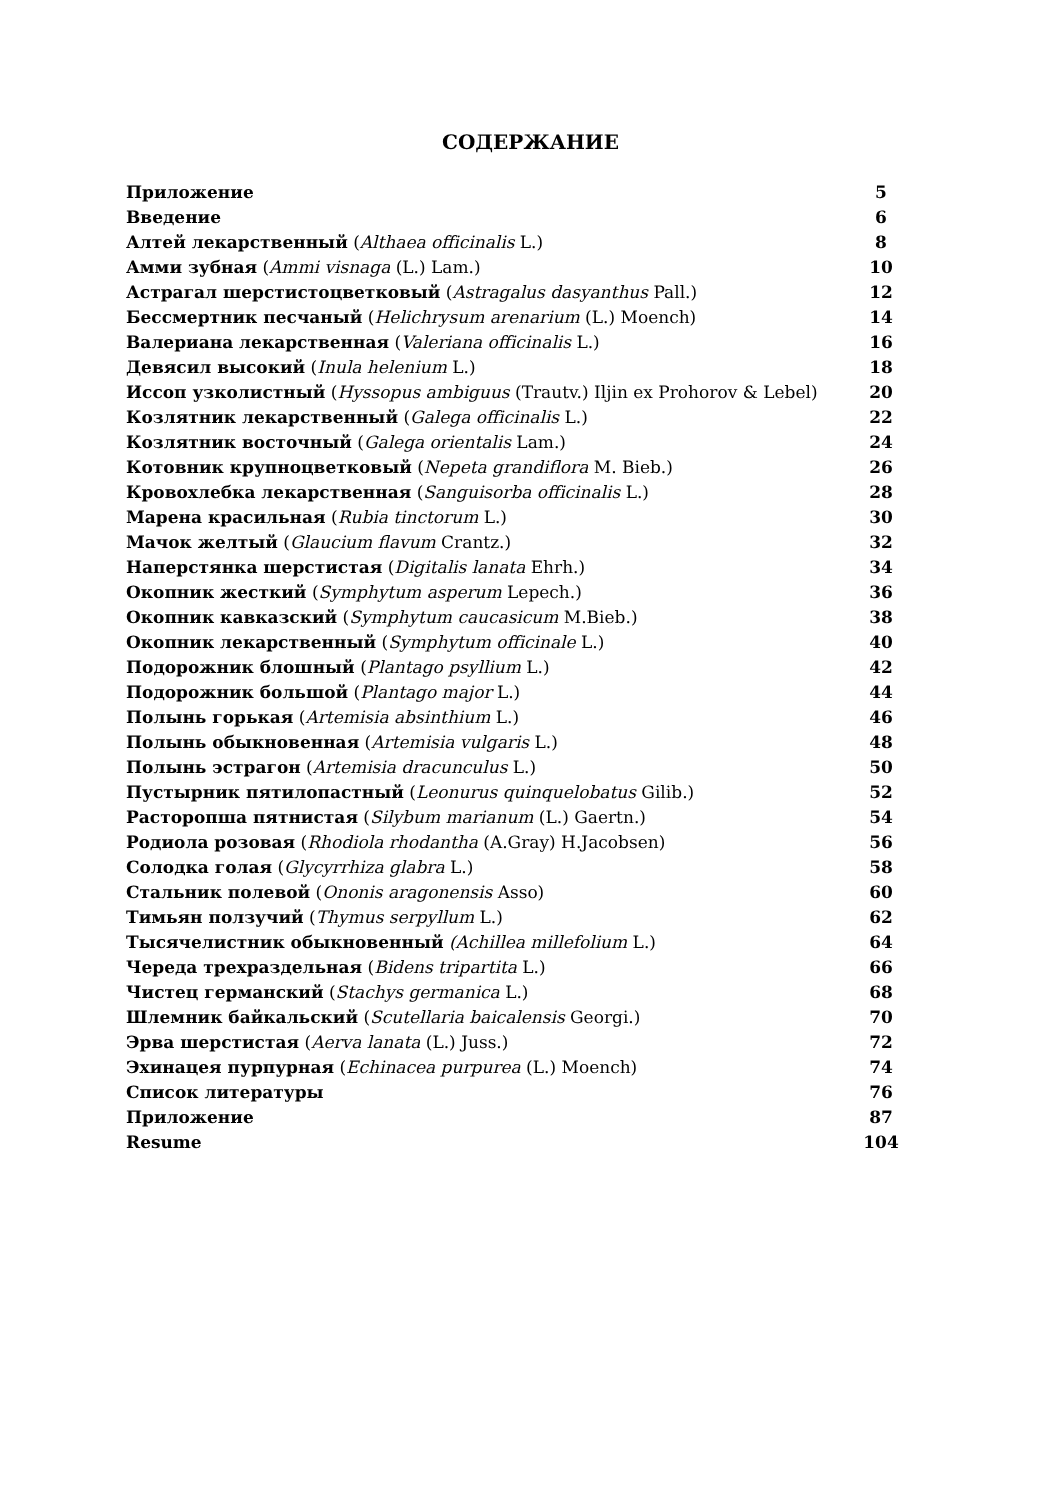СОДЕРЖАНИЕ
| Приложение | 5 |
| Введение | 6 |
| Алтей лекарственный ( Althaea officinalis L.) | 8 |
| Амми зубная ( Ammi visnaga (L.) Lam.) | 10 |
| Астрагал шерстистоцветковый ( Astragalus dasyanthus Pall.) | 12 |
| Бессмертник песчаный ( Helichrysum arenarium (L.) Moench) | 14 |
| Валериана лекарственная ( Valeriana officinalis L.) | 16 |
| Девясил высокий ( Inula helenium L.) | 18 |
| Иссоп узколистный ( Hyssopus ambiguus (Trautv.) Iljin ex Prohorov & Lebel) | 20 |
| Козлятник лекарственный ( Galega officinalis L.) | 22 |
| Козлятник восточный ( Galega orientalis Lam.) | 24 |
| Котовник крупноцветковый ( Nepeta grandiflora M. Bieb.) | 26 |
| Кровохлебка лекарственная ( Sanguisorba officinalis L.) | 28 |
| Марена красильная ( Rubia tinctorum L.) | 30 |
| Мачок желтый ( Glaucium flavum Crantz.) | 32 |
| Наперстянка шерстистая ( Digitalis lanata Ehrh.) | 34 |
| Окопник жесткий ( Symphytum asperum Lepech.) | 36 |
| Окопник кавказский ( Symphytum caucasicum M.Bieb.) | 38 |
| Окопник лекарственный ( Symphytum officinale L.) | 40 |
| Подорожник блошный ( Plantago psyllium L.) | 42 |
| Подорожник большой ( Plantago major L.) | 44 |
| Полынь горькая ( Artemisia absinthium L.) | 46 |
| Полынь обыкновенная ( Artemisia vulgaris L.) | 48 |
| Полынь эстрагон ( Artemisia dracunculus L.) | 50 |
| Пустырник пятилопастный ( Leonurus quinquelobatus Gilib.) | 52 |
| Расторопша пятнистая ( Silybum marianum (L.) Gaertn.) | 54 |
| Родиола розовая ( Rhodiola rhodantha (A.Gray) H.Jacobsen) | 56 |
| Солодка голая ( Glycyrrhiza glabra L.) | 58 |
| Стальник полевой ( Ononis aragonensis Asso) | 60 |
| Тимьян ползучий ( Thymus serpyllum L.) | 62 |
| Тысячелистник обыкновенный (Achillea millefolium L.) | 64 |
| Череда трехраздельная ( Bidens tripartita L.) | 66 |
| Чистец германский ( Stachys germanica L.) | 68 |
| Шлемник байкальский ( Scutellaria baicalensis Georgi.) | 70 |
| Эрва шерстистая ( Aerva lanata (L.) Juss.) | 72 |
| Эхинацея пурпурная ( Echinacea purpurea (L.) Moench) | 74 |
| Список литературы | 76 |
| Приложение | 87 |
| Resume | 104 |